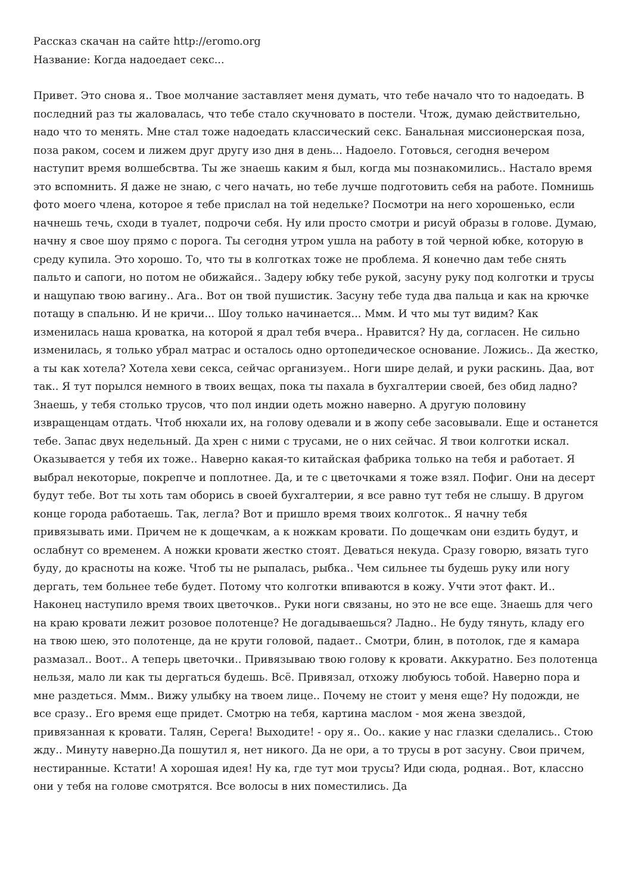Рассказ скачан на сайте http://eromo.org
Название: Когда надоедает секс...
Привет. Это снова я.. Твое молчание заставляет меня думать, что тебе начало что то надоедать. В последний раз ты жаловалась, что тебе стало скучновато в постели. Чтож, думаю действительно, надо что то менять. Мне стал тоже надоедать классический секс. Банальная миссионерская поза, поза раком, сосем и лижем друг другу изо дня в день... Надоело. Готовься, сегодня вечером наступит время волшебсвтва. Ты же знаешь каким я был, когда мы познакомились.. Настало время это вспомнить. Я даже не знаю, с чего начать, но тебе лучше подготовить себя на работе. Помнишь фото моего члена, которое я тебе прислал на той недельке? Посмотри на него хорошенько, если начнешь течь, сходи в туалет, подрочи себя. Ну или просто смотри и рисуй образы в голове. Думаю, начну я свое шоу прямо с порога. Ты сегодня утром ушла на работу в той черной юбке, которую в среду купила. Это хорошо. То, что ты в колготках тоже не проблема. Я конечно дам тебе снять пальто и сапоги, но потом не обижайся.. Задеру юбку тебе рукой, засуну руку под колготки и трусы и нащупаю твою вагину.. Ага.. Вот он твой пушистик. Засуну тебе туда два пальца и как на крючке потащу в спальню. И не кричи... Шоу только начинается... Ммм. И что мы тут видим? Как изменилась наша кроватка, на которой я драл тебя вчера.. Нравится? Ну да, согласен. Не сильно изменилась, я только убрал матрас и осталось одно ортопедическое основание. Ложись.. Да жестко, а ты как хотела? Хотела хеви секса, сейчас организуем.. Ноги шире делай, и руки раскинь. Даа, вот так.. Я тут порылся немного в твоих вещах, пока ты пахала в бухгалтерии своей, без обид ладно? Знаешь, у тебя столько трусов, что пол индии одеть можно наверно. А другую половину извращенцам отдать. Чтоб нюхали их, на голову одевали и в жопу себе засовывали. Еще и останется тебе. Запас двух недельный. Да хрен с ними с трусами, не о них сейчас. Я твои колготки искал. Оказывается у тебя их тоже.. Наверно какая-то китайская фабрика только на тебя и работает. Я выбрал некоторые, покрепче и поплотнее. Да, и те с цветочками я тоже взял. Пофиг. Они на десерт будут тебе. Вот ты хоть там оборись в своей бухгалтерии, я все равно тут тебя не слышу. В другом конце города работаешь. Так, легла? Вот и пришло время твоих колготок.. Я начну тебя привязывать ими. Причем не к дощечкам, а к ножкам кровати. По дощечкам они ездить будут, и ослабнут со временем. А ножки кровати жестко стоят. Деваться некуда. Сразу говорю, вязать туго буду, до красноты на коже. Чтоб ты не рыпалась, рыбка.. Чем сильнее ты будешь руку или ногу дергать, тем больнее тебе будет. Потому что колготки впиваются в кожу. Учти этот факт. И.. Наконец наступило время твоих цветочков.. Руки ноги связаны, но это не все еще. Знаешь для чего на краю кровати лежит розовое полотенце? Не догадываешься? Ладно.. Не буду тянуть, кладу его на твою шею, это полотенце, да не крути головой, падает.. Смотри, блин, в потолок, где я камара размазал.. Воот.. А теперь цветочки.. Привязываю твою голову к кровати. Аккуратно. Без полотенца нельзя, мало ли как ты дергаться будешь. Всё. Привязал, отхожу любуюсь тобой. Наверно пора и мне раздеться. Ммм.. Вижу улыбку на твоем лице.. Почему не стоит у меня еще? Ну подожди, не все сразу.. Его время еще придет. Смотрю на тебя, картина маслом - моя жена звездой, привязанная к кровати. Талян, Серега! Выходите! - ору я.. Оо.. какие у нас глазки сделались.. Стою жду.. Минуту наверно.Да пошутил я, нет никого. Да не ори, а то трусы в рот засуну. Свои причем, нестиранные. Кстати! А хорошая идея! Ну ка, где тут мои трусы? Иди сюда, родная.. Вот, классно они у тебя на голове смотрятся. Все волосы в них поместились. Да